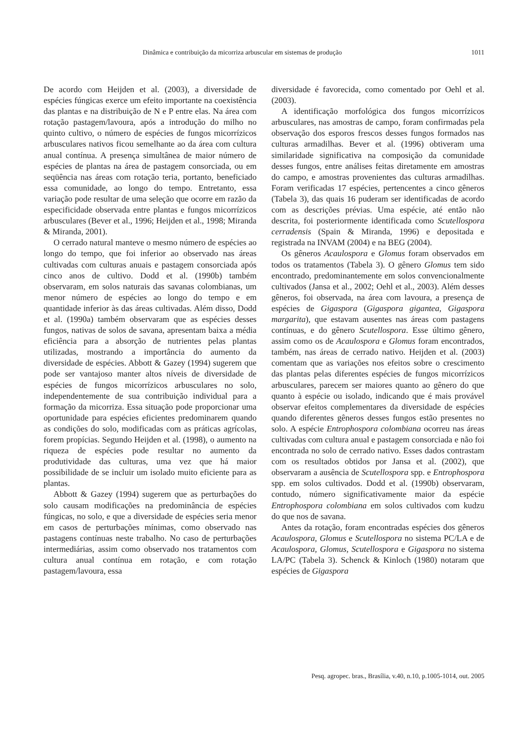Dinâmica e contribuição da micorriza arbuscular em sistemas de produção 1011
De acordo com Heijden et al. (2003), a diversidade de espécies fúngicas exerce um efeito importante na coexistência das plantas e na distribuição de N e P entre elas. Na área com rotação pastagem/lavoura, após a introdução do milho no quinto cultivo, o número de espécies de fungos micorrízicos arbusculares nativos ficou semelhante ao da área com cultura anual contínua. A presença simultânea de maior número de espécies de plantas na área de pastagem consorciada, ou em seqüência nas áreas com rotação teria, portanto, beneficiado essa comunidade, ao longo do tempo. Entretanto, essa variação pode resultar de uma seleção que ocorre em razão da especificidade observada entre plantas e fungos micorrízicos arbusculares (Bever et al., 1996; Heijden et al., 1998; Miranda & Miranda, 2001).
O cerrado natural manteve o mesmo número de espécies ao longo do tempo, que foi inferior ao observado nas áreas cultivadas com culturas anuais e pastagem consorciada após cinco anos de cultivo. Dodd et al. (1990b) também observaram, em solos naturais das savanas colombianas, um menor número de espécies ao longo do tempo e em quantidade inferior às das áreas cultivadas. Além disso, Dodd et al. (1990a) também observaram que as espécies desses fungos, nativas de solos de savana, apresentam baixa a média eficiência para a absorção de nutrientes pelas plantas utilizadas, mostrando a importância do aumento da diversidade de espécies. Abbott & Gazey (1994) sugerem que pode ser vantajoso manter altos níveis de diversidade de espécies de fungos micorrízicos arbusculares no solo, independentemente de sua contribuição individual para a formação da micorriza. Essa situação pode proporcionar uma oportunidade para espécies eficientes predominarem quando as condições do solo, modificadas com as práticas agrícolas, forem propícias. Segundo Heijden et al. (1998), o aumento na riqueza de espécies pode resultar no aumento da produtividade das culturas, uma vez que há maior possibilidade de se incluir um isolado muito eficiente para as plantas.
Abbott & Gazey (1994) sugerem que as perturbações do solo causam modificações na predominância de espécies fúngicas, no solo, e que a diversidade de espécies seria menor em casos de perturbações mínimas, como observado nas pastagens contínuas neste trabalho. No caso de perturbações intermediárias, assim como observado nos tratamentos com cultura anual contínua em rotação, e com rotação pastagem/lavoura, essa
diversidade é favorecida, como comentado por Oehl et al. (2003).
A identificação morfológica dos fungos micorrízicos arbusculares, nas amostras de campo, foram confirmadas pela observação dos esporos frescos desses fungos formados nas culturas armadilhas. Bever et al. (1996) obtiveram uma similaridade significativa na composição da comunidade desses fungos, entre análises feitas diretamente em amostras do campo, e amostras provenientes das culturas armadilhas. Foram verificadas 17 espécies, pertencentes a cinco gêneros (Tabela 3), das quais 16 puderam ser identificadas de acordo com as descrições prévias. Uma espécie, até então não descrita, foi posteriormente identificada como Scutellospora cerradensis (Spain & Miranda, 1996) e depositada e registrada na INVAM (2004) e na BEG (2004).
Os gêneros Acaulospora e Glomus foram observados em todos os tratamentos (Tabela 3). O gênero Glomus tem sido encontrado, predominantemente em solos convencionalmente cultivados (Jansa et al., 2002; Oehl et al., 2003). Além desses gêneros, foi observada, na área com lavoura, a presença de espécies de Gigaspora (Gigaspora gigantea, Gigaspora margarita), que estavam ausentes nas áreas com pastagens contínuas, e do gênero Scutellospora. Esse último gênero, assim como os de Acaulospora e Glomus foram encontrados, também, nas áreas de cerrado nativo. Heijden et al. (2003) comentam que as variações nos efeitos sobre o crescimento das plantas pelas diferentes espécies de fungos micorrízicos arbusculares, parecem ser maiores quanto ao gênero do que quanto à espécie ou isolado, indicando que é mais provável observar efeitos complementares da diversidade de espécies quando diferentes gêneros desses fungos estão presentes no solo. A espécie Entrophospora colombiana ocorreu nas áreas cultivadas com cultura anual e pastagem consorciada e não foi encontrada no solo de cerrado nativo. Esses dados contrastam com os resultados obtidos por Jansa et al. (2002), que observaram a ausência de Scutellospora spp. e Entrophospora spp. em solos cultivados. Dodd et al. (1990b) observaram, contudo, número significativamente maior da espécie Entrophospora colombiana em solos cultivados com kudzu do que nos de savana.
Antes da rotação, foram encontradas espécies dos gêneros Acaulospora, Glomus e Scutellospora no sistema PC/LA e de Acaulospora, Glomus, Scutellospora e Gigaspora no sistema LA/PC (Tabela 3). Schenck & Kinloch (1980) notaram que espécies de Gigaspora
Pesq. agropec. bras., Brasília, v.40, n.10, p.1005-1014, out. 2005